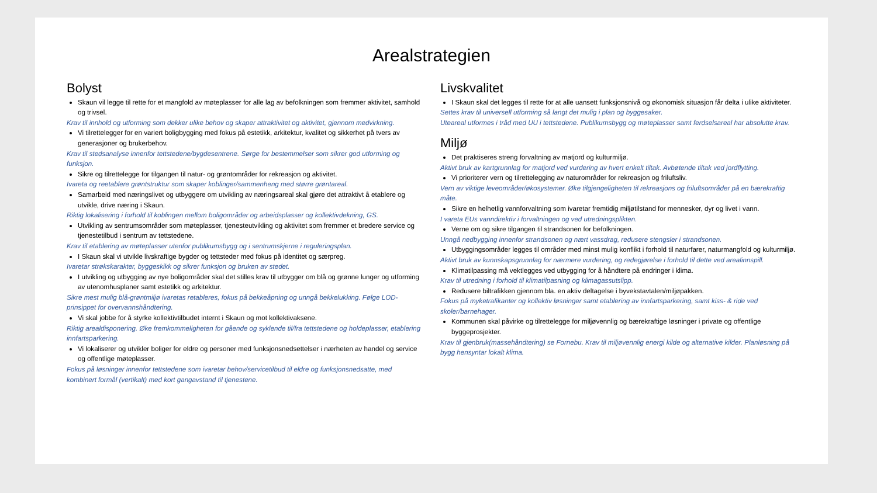Arealstrategien
Bolyst
Skaun vil legge til rette for et mangfold av møteplasser for alle lag av befolkningen som fremmer aktivitet, samhold og trivsel.
Krav til innhold og utforming som dekker ulike behov og skaper attraktivitet og aktivitet, gjennom medvirkning.
Vi tilrettelegger for en variert boligbygging med fokus på estetikk, arkitektur, kvalitet og sikkerhet på tvers av generasjoner og brukerbehov.
Krav til stedsanalyse innenfor tettstedene/bygdesentrene. Sørge for bestemmelser som sikrer god utforming og funksjon.
Sikre og tilrettelegge for tilgangen til natur- og grøntområder for rekreasjon og aktivitet.
Ivareta og reetablere grøntstruktur som skaper koblinger/sammenheng med større grøntareal.
Samarbeid med næringslivet og utbyggere om utvikling av næringsareal skal gjøre det attraktivt å etablere og utvikle, drive næring i Skaun.
Riktig lokalisering i forhold til koblingen mellom boligområder og arbeidsplasser og kollektivdekning, GS.
Utvikling av sentrumsområder som møteplasser, tjenesteutvikling og aktivitet som fremmer et bredere service og tjenestetilbud i sentrum av tettstedene.
Krav til etablering av møteplasser utenfor publikumsbygg og i sentrumskjerne i reguleringsplan.
I Skaun skal vi utvikle livskraftige bygder og tettsteder med fokus på identitet og særpreg.
Ivaretar strøkskarakter, byggeskikk og sikrer funksjon og bruken av stedet.
I utvikling og utbygging av nye boligområder skal det stilles krav til utbygger om blå og grønne lunger og utforming av utenomhusplaner samt estetikk og arkitektur.
Sikre mest mulig blå-grøntmiljø ivaretas retableres, fokus på bekkeåpning og unngå bekkelukking. Følge LOD- prinsippet for overvannshåndtering.
Vi skal jobbe for å styrke kollektivtilbudet internt i Skaun og mot kollektivaksene.
Riktig arealdisponering. Øke fremkommeligheten for gående og syklende til/fra tettstedene og holdeplasser, etablering innfartsparkering.
Vi lokaliserer og utvikler boliger for eldre og personer med funksjonsnedsettelser i nærheten av handel og service og offentlige møteplasser.
Fokus på løsninger innenfor tettstedene som ivaretar behov/servicetilbud til eldre og funksjonsnedsatte, med kombinert formål (vertikalt) med kort gangavstand til tjenestene.
Livskvalitet
I Skaun skal det legges til rette for at alle uansett funksjonsnivå og økonomisk situasjon får delta i ulike aktiviteter.
Settes krav til universell utforming så langt det mulig i plan og byggesaker.
Uteareal utformes i tråd med UU i tettstedene. Publikumsbygg og møteplasser samt ferdselsareal har absolutte krav.
Miljø
Det praktiseres streng forvaltning av matjord og kulturmiljø.
Aktivt bruk av kartgrunnlag for matjord ved vurdering av hvert enkelt tiltak. Avbøtende tiltak ved jordflytting.
Vi prioriterer vern og tilrettelegging av naturområder for rekreasjon og friluftsliv.
Vern av viktige leveområder/økosystemer. Øke tilgjengeligheten til rekreasjons og friluftsområder på en bærekraftig måte.
Sikre en helhetlig vannforvaltning som ivaretar fremtidig miljøtilstand for mennesker, dyr og livet i vann.
I vareta EUs vanndirektiv i forvaltningen og ved utredningsplikten.
Verne om og sikre tilgangen til strandsonen for befolkningen.
Unngå nedbygging innenfor strandsonen og nært vassdrag, redusere stengsler i strandsonen.
Utbyggingsområder legges til områder med minst mulig konflikt i forhold til naturfarer, naturmangfold og kulturmiljø.
Aktivt bruk av kunnskapsgrunnlag for nærmere vurdering, og redegjørelse i forhold til dette ved arealinnspill.
Klimatilpassing må vektlegges ved utbygging for å håndtere på endringer i klima.
Krav til utredning i forhold til klimatilpasning og klimagassutslipp.
Redusere biltrafikken gjennom bla. en aktiv deltagelse i byvekstavtalen/miljøpakken.
Fokus på myketrafikanter og kollektiv løsninger samt etablering av innfartsparkering, samt kiss- & ride ved skoler/barnehager.
Kommunen skal påvirke og tilrettelegge for miljøvennlig og bærekraftige løsninger i private og offentlige byggeprosjekter.
Krav til gjenbruk(massehåndtering) se Fornebu. Krav til miljøvennlig energi kilde og alternative kilder. Planløsning på bygg hensyntar lokalt klima.